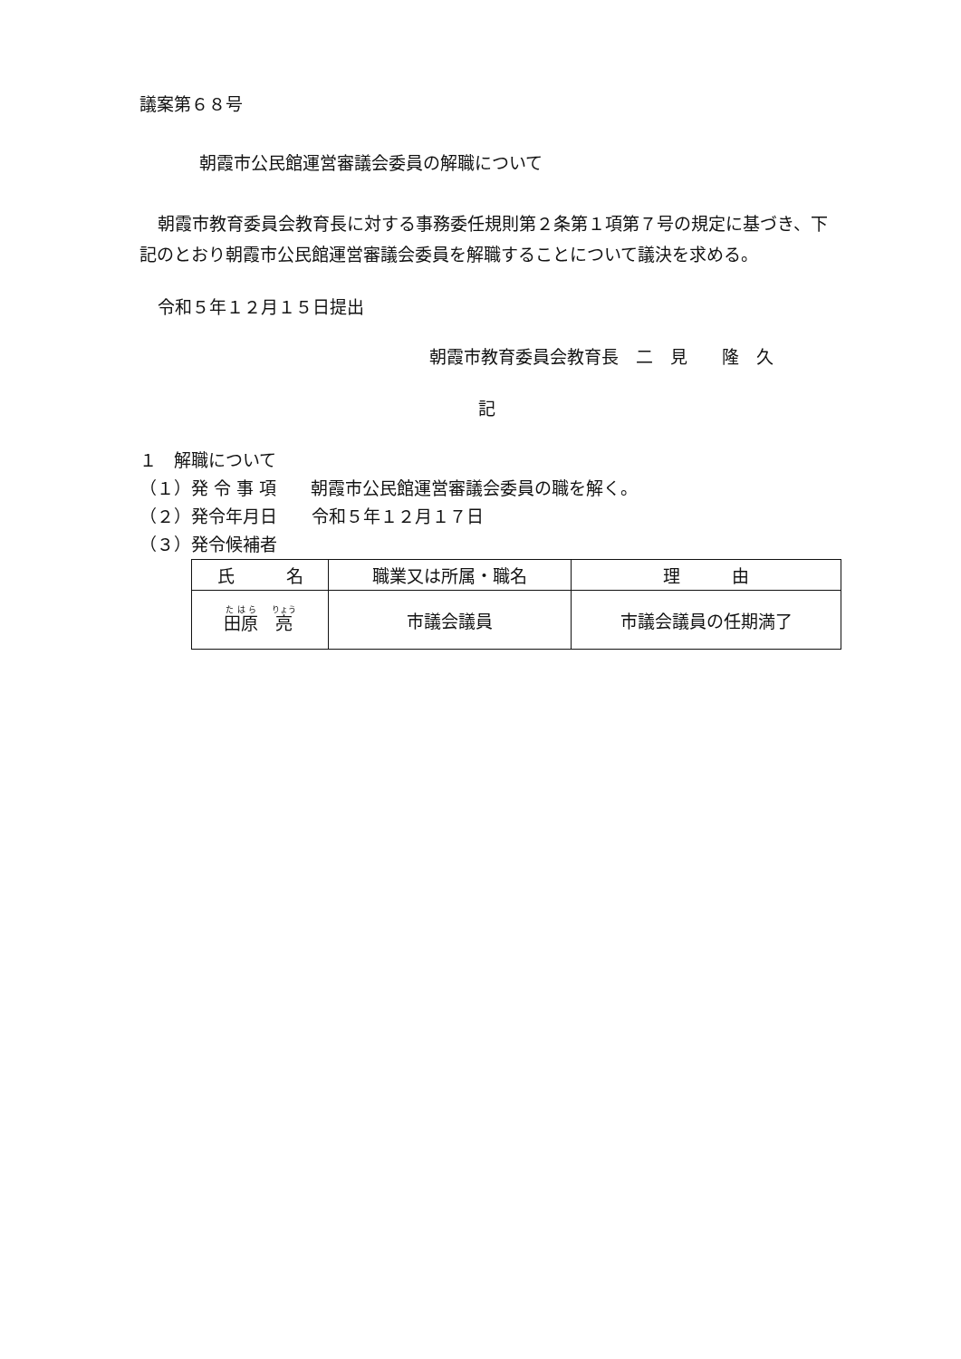議案第６８号
朝霞市公民館運営審議会委員の解職について
朝霞市教育委員会教育長に対する事務委任規則第２条第１項第７号の規定に基づき、下記のとおり朝霞市公民館運営審議会委員を解職することについて議決を求める。
令和５年１２月１５日提出
朝霞市教育委員会教育長　二　見　　隆　久
記
１　解職について
（１）発 令 事 項　　朝霞市公民館運営審議会委員の職を解く。
（２）発令年月日　　令和５年１２月１７日
（３）発令候補者
| 氏 名 | 職業又は所属・職名 | 理 由 |
| --- | --- | --- |
| 田原 亮 | 市議会議員 | 市議会議員の任期満了 |